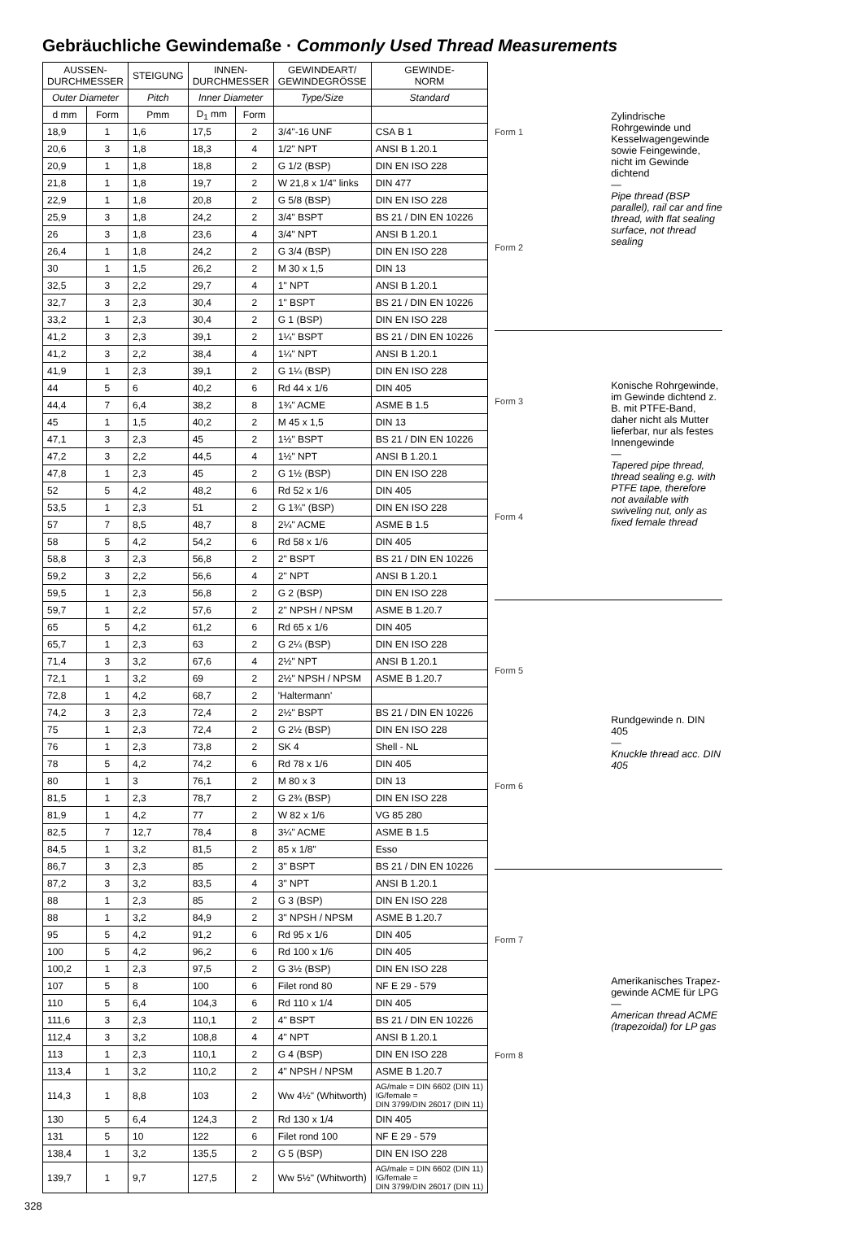Gebräuchliche Gewindemaße · Commonly Used Thread Measurements
| AUSSEN- DURCHMESSER | | STEIGUNG | INNEN- DURCHMESSER | | GEWINDEART/ GEWINDEGRÖSSE | GEWINDE- NORM |
| --- | --- | --- | --- | --- | --- | --- |
| Outer Diameter | | Pitch | Inner Diameter | | Type/Size | Standard |
| d mm | Form | Pmm | D<sub>1</sub> mm | Form | | |
| 18,9 | 1 | 1,6 | 17,5 | 2 | 3/4"-16 UNF | CSA B 1 |
| 20,6 | 3 | 1,8 | 18,3 | 4 | 1/2" NPT | ANSI B 1.20.1 |
| 20,9 | 1 | 1,8 | 18,8 | 2 | G 1/2 (BSP) | DIN EN ISO 228 |
| 21,8 | 1 | 1,8 | 19,7 | 2 | W 21,8 x 1/4" links | DIN 477 |
| 22,9 | 1 | 1,8 | 20,8 | 2 | G 5/8 (BSP) | DIN EN ISO 228 |
| 25,9 | 3 | 1,8 | 24,2 | 2 | 3/4" BSPT | BS 21 / DIN EN 10226 |
| 26 | 3 | 1,8 | 23,6 | 4 | 3/4" NPT | ANSI B 1.20.1 |
| 26,4 | 1 | 1,8 | 24,2 | 2 | G 3/4 (BSP) | DIN EN ISO 228 |
| 30 | 1 | 1,5 | 26,2 | 2 | M 30 x 1,5 | DIN 13 |
| 32,5 | 3 | 2,2 | 29,7 | 4 | 1" NPT | ANSI B 1.20.1 |
| 32,7 | 3 | 2,3 | 30,4 | 2 | 1" BSPT | BS 21 / DIN EN 10226 |
| 33,2 | 1 | 2,3 | 30,4 | 2 | G 1 (BSP) | DIN EN ISO 228 |
| 41,2 | 3 | 2,3 | 39,1 | 2 | 1¼" BSPT | BS 21 / DIN EN 10226 |
| 41,2 | 3 | 2,2 | 38,4 | 4 | 1¼" NPT | ANSI B 1.20.1 |
| 41,9 | 1 | 2,3 | 39,1 | 2 | G 1¼ (BSP) | DIN EN ISO 228 |
| 44 | 5 | 6 | 40,2 | 6 | Rd 44 x 1/6 | DIN 405 |
| 44,4 | 7 | 6,4 | 38,2 | 8 | 1¾" ACME | ASME B 1.5 |
| 45 | 1 | 1,5 | 40,2 | 2 | M 45 x 1,5 | DIN 13 |
| 47,1 | 3 | 2,3 | 45 | 2 | 1½" BSPT | BS 21 / DIN EN 10226 |
| 47,2 | 3 | 2,2 | 44,5 | 4 | 1½" NPT | ANSI B 1.20.1 |
| 47,8 | 1 | 2,3 | 45 | 2 | G 1½ (BSP) | DIN EN ISO 228 |
| 52 | 5 | 4,2 | 48,2 | 6 | Rd 52 x 1/6 | DIN 405 |
| 53,5 | 1 | 2,3 | 51 | 2 | G 1¾" (BSP) | DIN EN ISO 228 |
| 57 | 7 | 8,5 | 48,7 | 8 | 2¼" ACME | ASME B 1.5 |
| 58 | 5 | 4,2 | 54,2 | 6 | Rd 58 x 1/6 | DIN 405 |
| 58,8 | 3 | 2,3 | 56,8 | 2 | 2" BSPT | BS 21 / DIN EN 10226 |
| 59,2 | 3 | 2,2 | 56,6 | 4 | 2" NPT | ANSI B 1.20.1 |
| 59,5 | 1 | 2,3 | 56,8 | 2 | G 2 (BSP) | DIN EN ISO 228 |
| 59,7 | 1 | 2,2 | 57,6 | 2 | 2" NPSH / NPSM | ASME B 1.20.7 |
| 65 | 5 | 4,2 | 61,2 | 6 | Rd 65 x 1/6 | DIN 405 |
| 65,7 | 1 | 2,3 | 63 | 2 | G 2¼ (BSP) | DIN EN ISO 228 |
| 71,4 | 3 | 3,2 | 67,6 | 4 | 2½" NPT | ANSI B 1.20.1 |
| 72,1 | 1 | 3,2 | 69 | 2 | 2½" NPSH / NPSM | ASME B 1.20.7 |
| 72,8 | 1 | 4,2 | 68,7 | 2 | 'Haltermann' | |
| 74,2 | 3 | 2,3 | 72,4 | 2 | 2½" BSPT | BS 21 / DIN EN 10226 |
| 75 | 1 | 2,3 | 72,4 | 2 | G 2½ (BSP) | DIN EN ISO 228 |
| 76 | 1 | 2,3 | 73,8 | 2 | SK 4 | Shell - NL |
| 78 | 5 | 4,2 | 74,2 | 6 | Rd 78 x 1/6 | DIN 405 |
| 80 | 1 | 3 | 76,1 | 2 | M 80 x 3 | DIN 13 |
| 81,5 | 1 | 2,3 | 78,7 | 2 | G 2¾ (BSP) | DIN EN ISO 228 |
| 81,9 | 1 | 4,2 | 77 | 2 | W 82 x 1/6 | VG 85 280 |
| 82,5 | 7 | 12,7 | 78,4 | 8 | 3¼" ACME | ASME B 1.5 |
| 84,5 | 1 | 3,2 | 81,5 | 2 | 85 x 1/8" | Esso |
| 86,7 | 3 | 2,3 | 85 | 2 | 3" BSPT | BS 21 / DIN EN 10226 |
| 87,2 | 3 | 3,2 | 83,5 | 4 | 3" NPT | ANSI B 1.20.1 |
| 88 | 1 | 2,3 | 85 | 2 | G 3 (BSP) | DIN EN ISO 228 |
| 88 | 1 | 3,2 | 84,9 | 2 | 3" NPSH / NPSM | ASME B 1.20.7 |
| 95 | 5 | 4,2 | 91,2 | 6 | Rd 95 x 1/6 | DIN 405 |
| 100 | 5 | 4,2 | 96,2 | 6 | Rd 100 x 1/6 | DIN 405 |
| 100,2 | 1 | 2,3 | 97,5 | 2 | G 3½ (BSP) | DIN EN ISO 228 |
| 107 | 5 | 8 | 100 | 6 | Filet rond 80 | NF E 29 - 579 |
| 110 | 5 | 6,4 | 104,3 | 6 | Rd 110 x 1/4 | DIN 405 |
| 111,6 | 3 | 2,3 | 110,1 | 2 | 4" BSPT | BS 21 / DIN EN 10226 |
| 112,4 | 3 | 3,2 | 108,8 | 4 | 4" NPT | ANSI B 1.20.1 |
| 113 | 1 | 2,3 | 110,1 | 2 | G 4 (BSP) | DIN EN ISO 228 |
| 113,4 | 1 | 3,2 | 110,2 | 2 | 4" NPSH / NPSM | ASME B 1.20.7 |
| 114,3 | 1 | 8,8 | 103 | 2 | Ww 4½" (Whitworth) | AG/male = DIN 6602 (DIN 11) IG/female = DIN 3799/DIN 26017 (DIN 11) |
| 130 | 5 | 6,4 | 124,3 | 2 | Rd 130 x 1/4 | DIN 405 |
| 131 | 5 | 10 | 122 | 6 | Filet rond 100 | NF E 29 - 579 |
| 138,4 | 1 | 3,2 | 135,5 | 2 | G 5 (BSP) | DIN EN ISO 228 |
| 139,7 | 1 | 9,7 | 127,5 | 2 | Ww 5½" (Whitworth) | AG/male = DIN 6602 (DIN 11) IG/female = DIN 3799/DIN 26017 (DIN 11) |
Form 1
Form 2
Zylindrische Rohrgewinde und Kesselwagengewinde sowie Feingewinde, nicht im Gewinde dichtend
—
Pipe thread (BSP parallel), rail car and fine thread, with flat sealing surface, not thread sealing
Form 3
Form 4
Konische Rohrgewinde, im Gewinde dichtend z. B. mit PTFE-Band, daher nicht als Mutter lieferbar, nur als festes Innengewinde
—
Tapered pipe thread, thread sealing e.g. with PTFE tape, therefore not available with swiveling nut, only as fixed female thread
Form 5
Form 6
Rundgewinde n. DIN 405
—
Knuckle thread acc. DIN 405
Form 7
Form 8
Amerikanisches Trapez-gewinde ACME für LPG
—
American thread ACME (trapezoidal) for LP gas
328